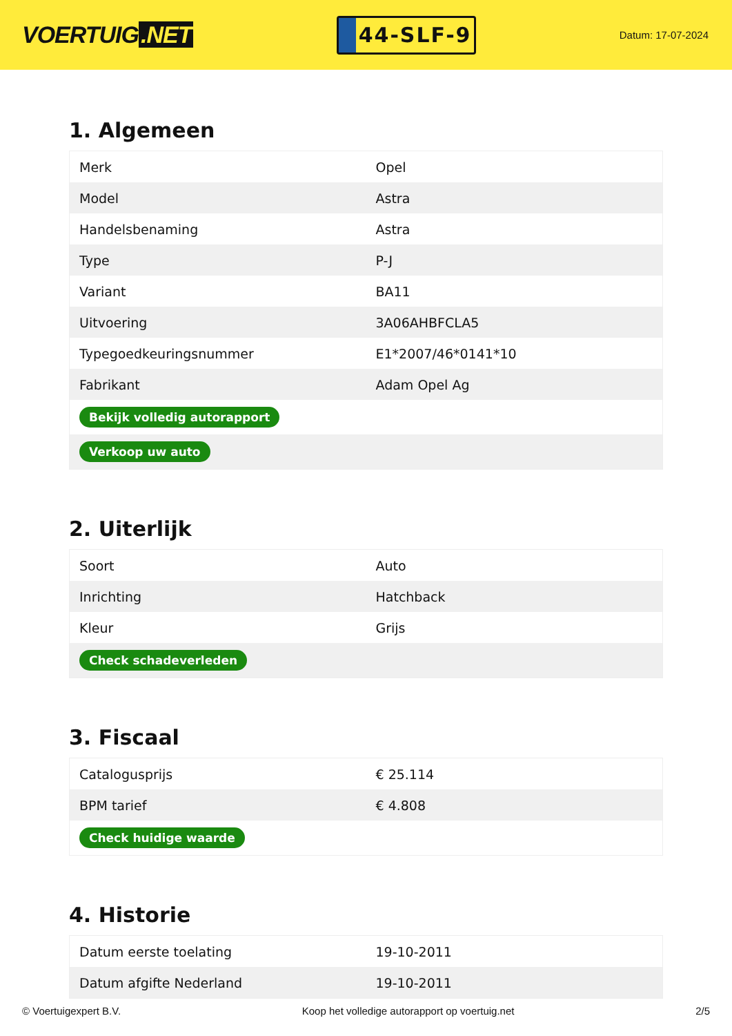VOERTUIG.NET
44-SLF-9
Datum: 17-07-2024
1. Algemeen
| Merk | Opel |
| Model | Astra |
| Handelsbenaming | Astra |
| Type | P-J |
| Variant | BA11 |
| Uitvoering | 3A06AHBFCLA5 |
| Typegoedkeuringsnummer | E1*2007/46*0141*10 |
| Fabrikant | Adam Opel Ag |
| Bekijk volledig autorapport | |
| Verkoop uw auto | |
2. Uiterlijk
| Soort | Auto |
| Inrichting | Hatchback |
| Kleur | Grijs |
| Check schadeverleden | |
3. Fiscaal
| Catalogusprijs | € 25.114 |
| BPM tarief | € 4.808 |
| Check huidige waarde | |
4. Historie
| Datum eerste toelating | 19-10-2011 |
| Datum afgifte Nederland | 19-10-2011 |
© Voertuigexpert B.V. Koop het volledige autorapport op voertuig.net 2/5